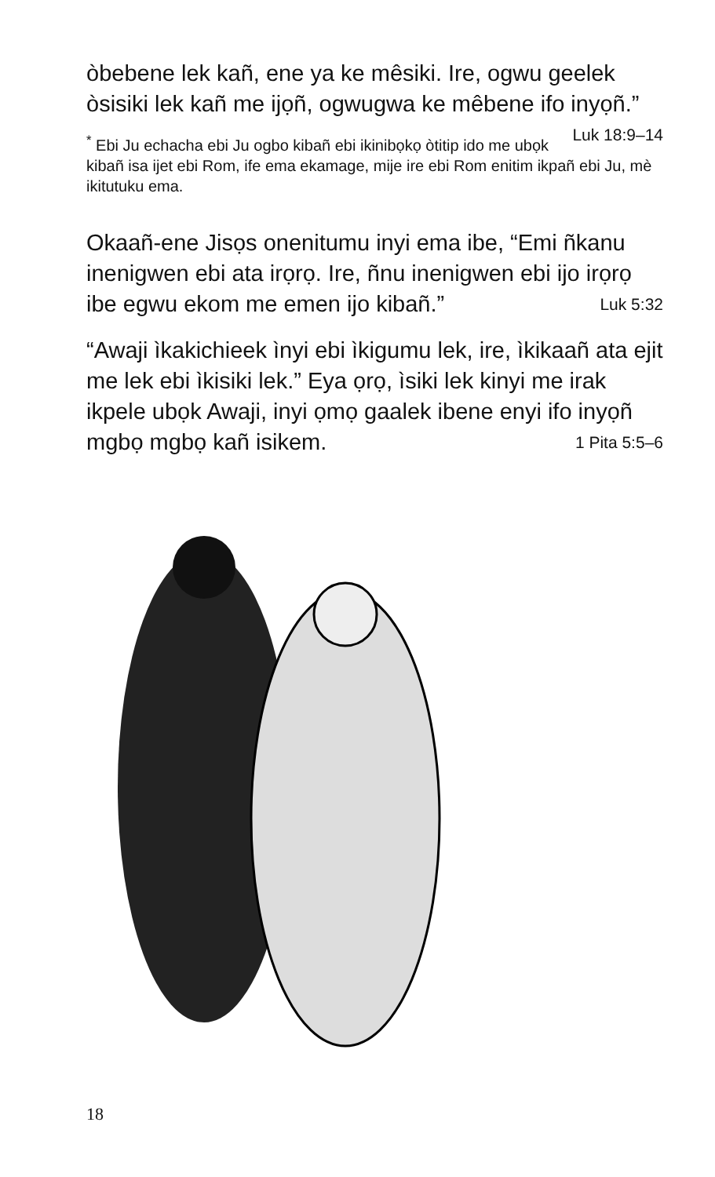òbebene lek kañ, ene ya ke mêsiki. Ire, ogwu geelek òsisiki lek kañ me ijọñ, ogwugwa ke mêbene ifo inyọñ.” Luk 18:9–14
<sup>*</sup> Ebi Ju echacha ebi Ju ogbo kibañ ebi ikinibọkọ òtitip ido me ubọk kibañ isa ijet ebi Rom, ife ema ekamage, mije ire ebi Rom enitim ikpañ ebi Ju, mè ikitutuku ema.
Okaañ-ene Jisọs onenitumu inyi ema ibe, “Emi ñkanu inenigwen ebi ata irọrọ. Ire, ñnu inenigwen ebi ijo irọrọ ibe egwu ekom me emen ijo kibañ.” Luk 5:32
“Awaji ìkakichieek ìnyi ebi ìkigumu lek, ire, ìkikaañ ata ejit me lek ebi ìkisiki lek.” Eya ọrọ, ìsiki lek kinyi me irak ikpele ubọk Awaji, inyi ọmọ gaalek ibene enyi ifo inyọñ mgbọ mgbọ kañ isikem. 1 Pita 5:5–6
18